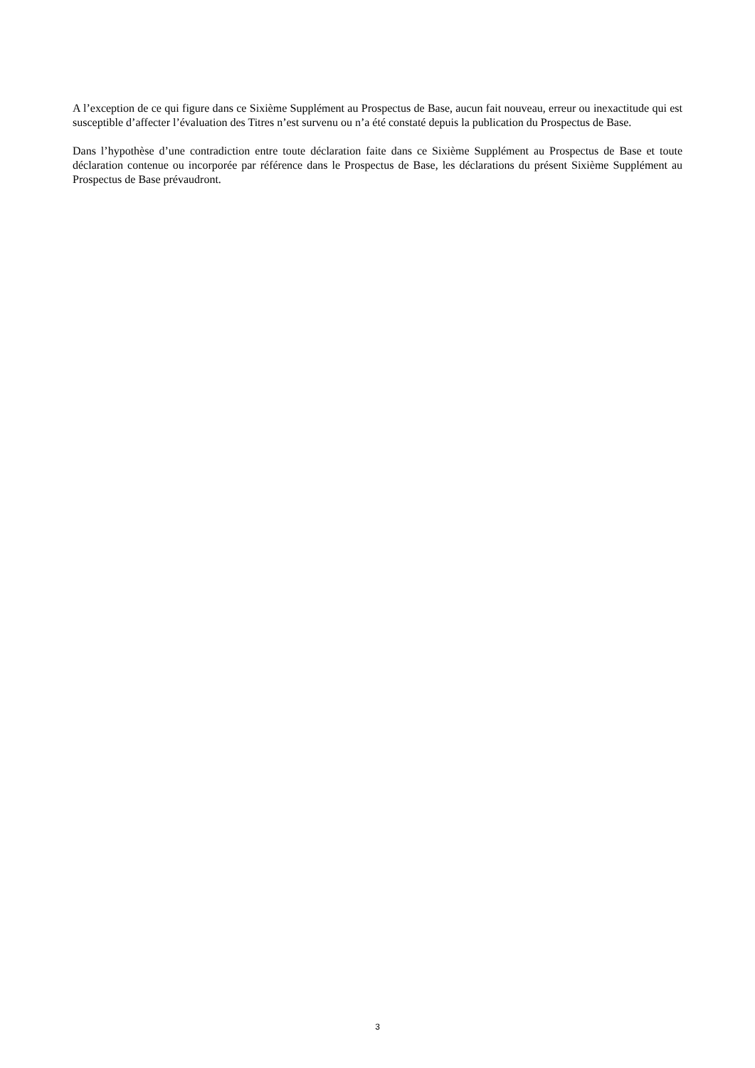A l’exception de ce qui figure dans ce Sixième Supplément au Prospectus de Base, aucun fait nouveau, erreur ou inexactitude qui est susceptible d’affecter l’évaluation des Titres n’est survenu ou n’a été constaté depuis la publication du Prospectus de Base.
Dans l’hypothèse d’une contradiction entre toute déclaration faite dans ce Sixième Supplément au Prospectus de Base et toute déclaration contenue ou incorporée par référence dans le Prospectus de Base, les déclarations du présent Sixième Supplément au Prospectus de Base prévaudront.
3